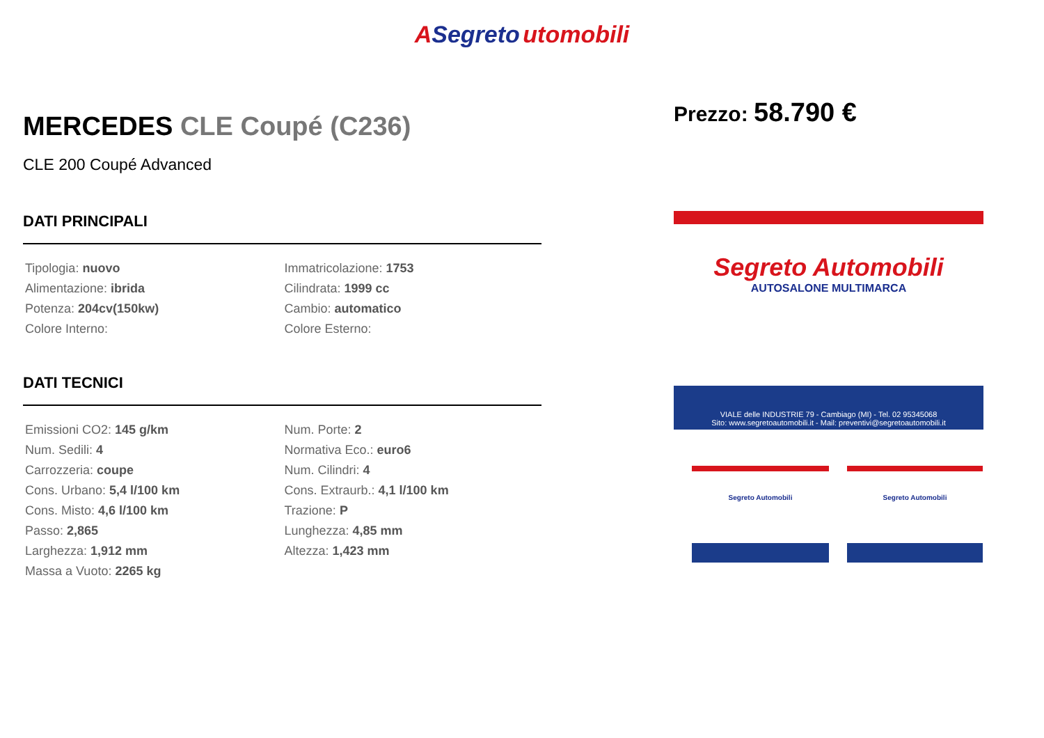ASegreto utomobili
MERCEDES CLE Coupé (C236)
CLE 200 Coupé Advanced
DATI PRINCIPALI
| Tipologia: nuovo | Immatricolazione: 1753 |
| Alimentazione: ibrida | Cilindrata: 1999 cc |
| Potenza: 204cv(150kw) | Cambio: automatico |
| Colore Interno: | Colore Esterno: |
DATI TECNICI
| Emissioni CO2: 145 g/km | Num. Porte: 2 |
| Num. Sedili: 4 | Normativa Eco.: euro6 |
| Carrozzeria: coupe | Num. Cilindri: 4 |
| Cons. Urbano: 5,4 l/100 km | Cons. Extraurb.: 4,1 l/100 km |
| Cons. Misto: 4,6 l/100 km | Trazione: P |
| Passo: 2,865 | Lunghezza: 4,85 mm |
| Larghezza: 1,912 mm | Altezza: 1,423 mm |
| Massa a Vuoto: 2265 kg | |
Prezzo: 58.790 €
Segreto Automobili
AUTOSALONE MULTIMARCA
VIALE delle INDUSTRIE 79 - Cambiago (MI) - Tel. 02 95345068
Sito: www.segretoautomobili.it - Mail: preventivi@segretoautomobili.it
Segreto Automobili Segreto Automobili